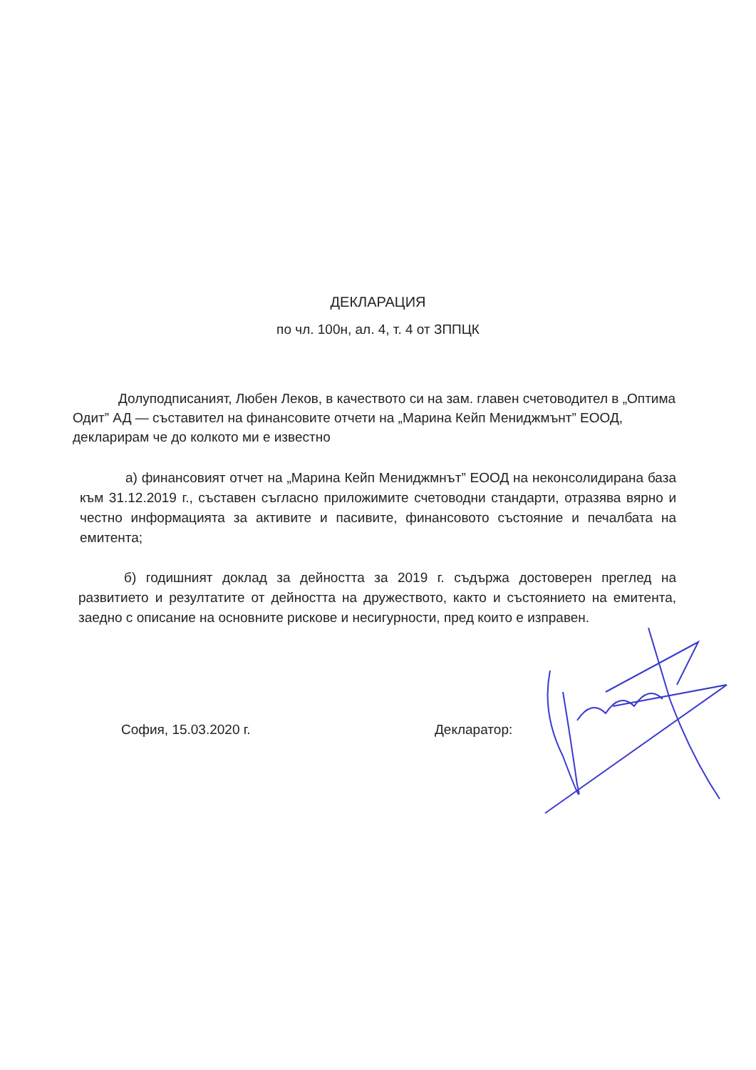ДЕКЛАРАЦИЯ
по чл. 100н, ал. 4, т. 4 от ЗППЦК
Долуподписаният, Любен Леков, в качеството си на зам. главен счетоводител в „Оптима Одит” АД — съставител на финансовите отчети на „Марина Кейп Мениджмънт” ЕООД, декларирам че до колкото ми е известно
а) финансовият отчет на „Марина Кейп Мениджмнът” ЕООД на неконсолидирана база към 31.12.2019 г., съставен съгласно приложимите счетоводни стандарти, отразява вярно и честно информацията за активите и пасивите, финансовото състояние и печалбата на емитента;
б) годишният доклад за дейността за 2019 г. съдържа достоверен преглед на развитието и резултатите от дейността на дружеството, както и състоянието на емитента, заедно с описание на основните рискове и несигурности, пред които е изправен.
София, 15.03.2020 г. Декларатор: